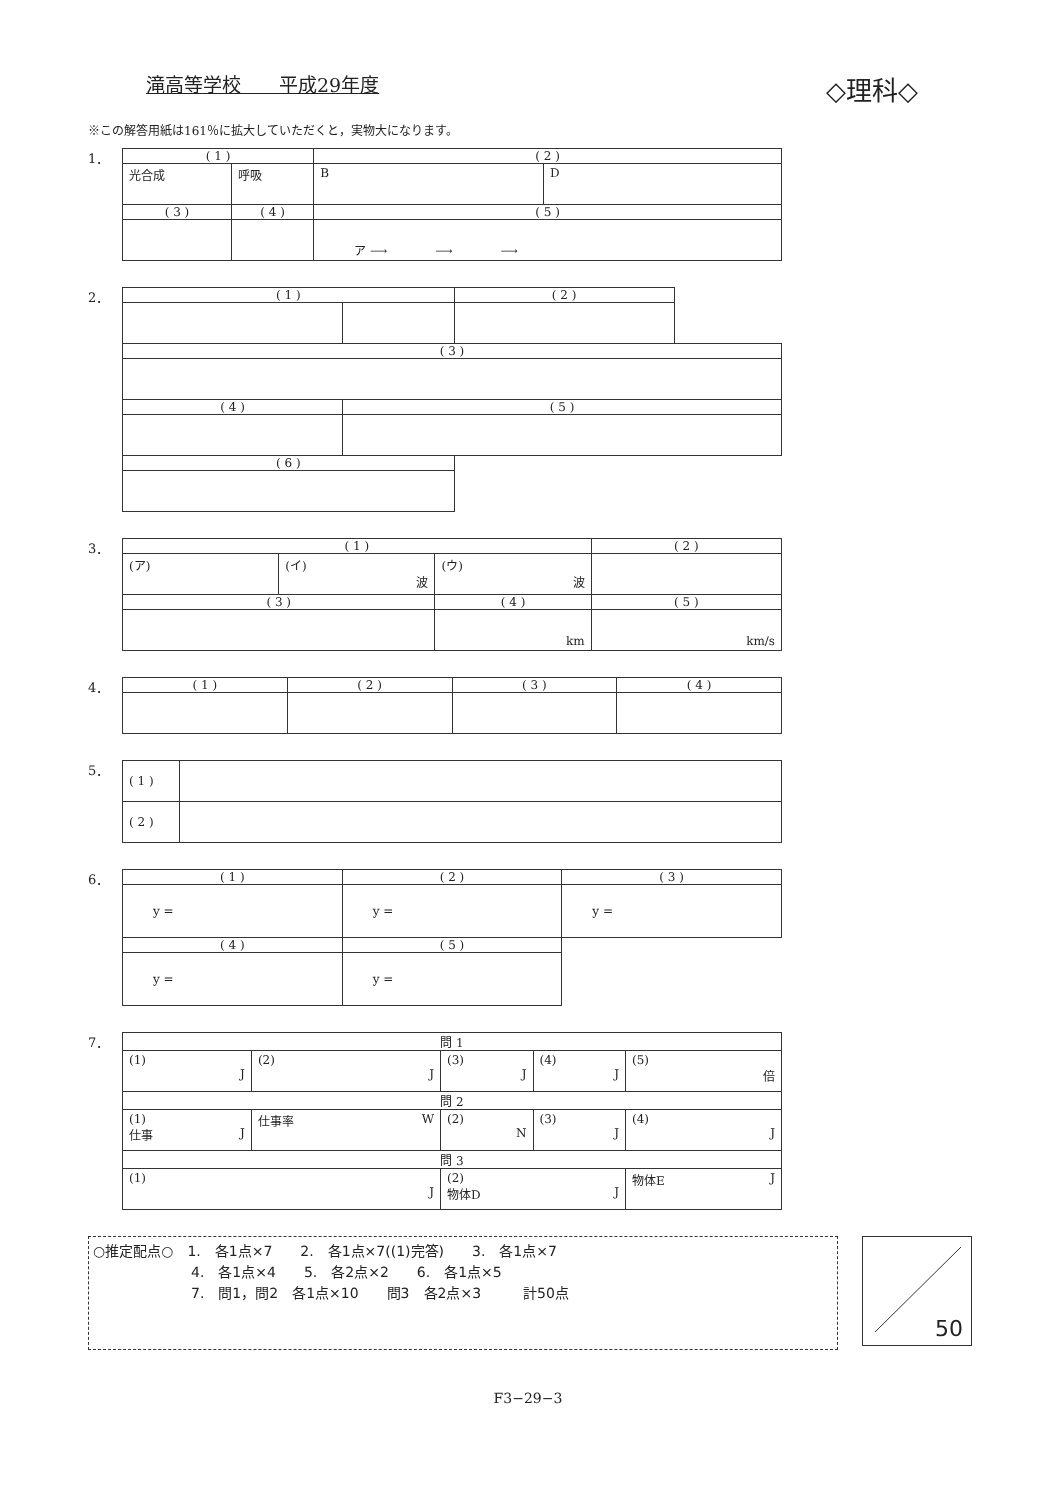滝高等学校　　平成29年度
◇理科◇
※この解答用紙は161％に拡大していただくと，実物大になります。
1．
| ( 1 ) | | ( 2 ) | |
| --- | --- | --- | --- |
| 光合成 | 呼吸 | B | D |
| ( 3 ) | ( 4 ) | ( 5 ) | |
| | | ア ⟶ ⟶ ⟶ | |
2．
| ( 1 ) | | ( 2 ) | |
| ( 3 ) | | | |
| ( 4 ) | ( 5 ) | | |
| ( 6 ) | | | |
3．
| ( 1 ) | | | ( 2 ) | |
| --- | --- | --- | --- | --- |
| (ア) | (イ) 波 | (ウ) 波 | | |
| ( 3 ) | | ( 4 ) | | ( 5 ) |
| | | km | | km/s |
4．
| ( 1 ) | ( 2 ) | ( 3 ) | ( 4 ) |
| --- | --- | --- | --- |
5．
| ( 1 ) | |
| ( 2 ) | |
6．
| ( 1 ) | ( 2 ) | ( 3 ) |
| --- | --- | --- |
| y = | y = | y = |
| ( 4 ) | ( 5 ) | |
| y = | y = | |
7．
| 問 1 | | | | |
| --- | --- | --- | --- | --- |
| (1) J | (2) J | (3) J | (4) J | (5) 倍 |
| 問 2 | | | | |
| (1) 仕事 J | 仕事率 W | (2) N | (3) J | (4) J |
| 問 3 | | | | |
| (1) J | | (2) 物体D J | | 物体E J |
○推定配点○　1.　各1点×7　　2.　各1点×7((1)完答)　　3.　各1点×7
　　　　　　　4.　各1点×4　　5.　各2点×2　　6.　各1点×5
　　　　　　　7.　問1，問2　各1点×10　　問3　各2点×3　　　計50点
50
F3−29−3